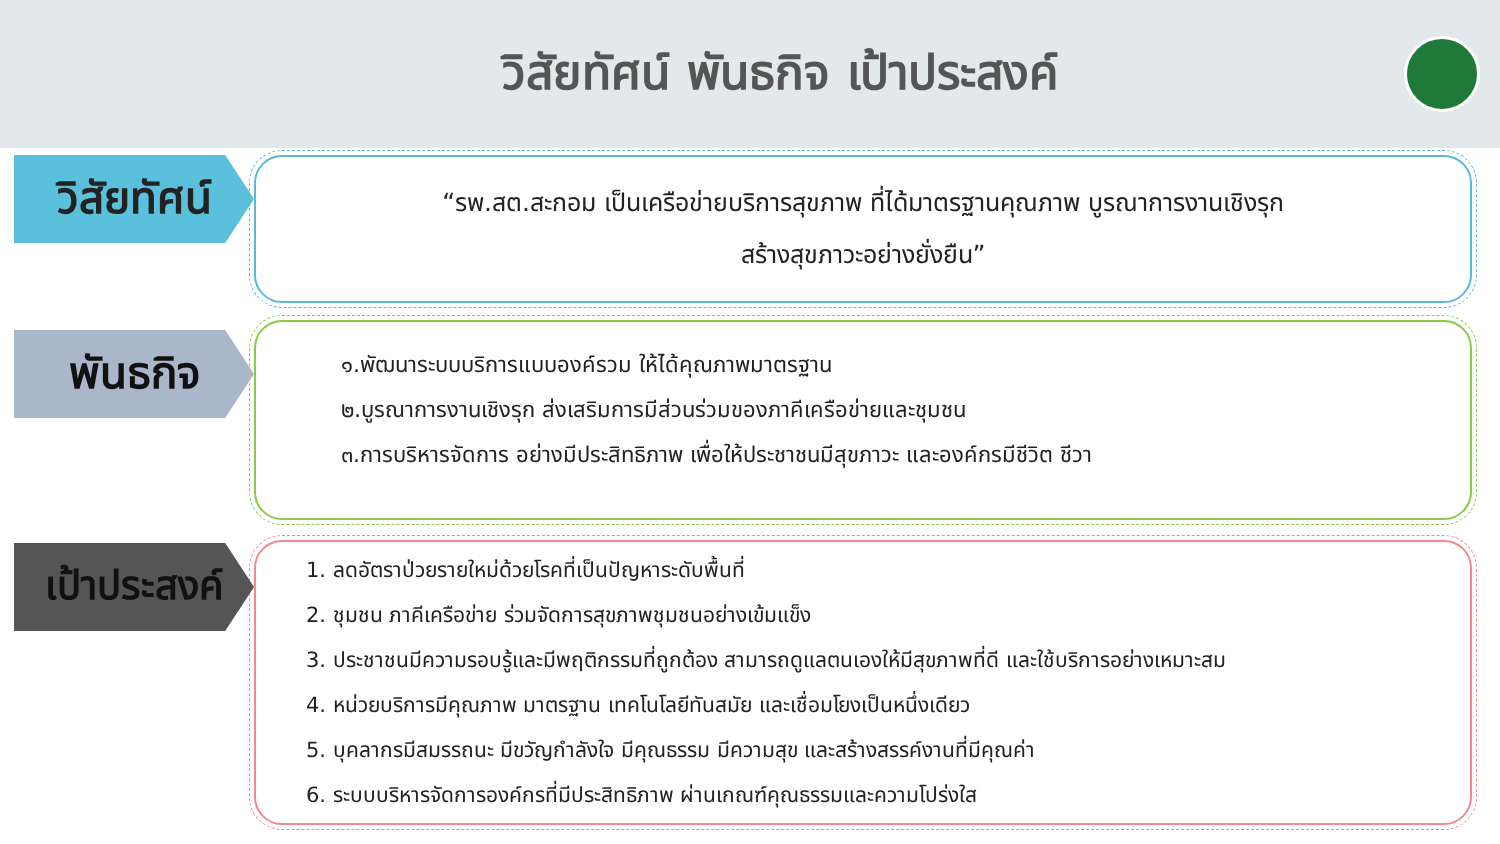วิสัยทัศน์ พันธกิจ เป้าประสงค์
วิสัยทัศน์
“รพ.สต.สะกอม เป็นเครือข่ายบริการสุขภาพ ที่ได้มาตรฐานคุณภาพ บูรณาการงานเชิงรุก
สร้างสุขภาวะอย่างยั่งยืน”
พันธกิจ
๑.พัฒนาระบบบริการแบบองค์รวม ให้ได้คุณภาพมาตรฐาน
๒.บูรณาการงานเชิงรุก ส่งเสริมการมีส่วนร่วมของภาคีเครือข่ายและชุมชน
๓.การบริหารจัดการ อย่างมีประสิทธิภาพ เพื่อให้ประชาชนมีสุขภาวะ และองค์กรมีชีวิต ชีวา
เป้าประสงค์
1. ลดอัตราป่วยรายใหม่ด้วยโรคที่เป็นปัญหาระดับพื้นที่
2. ชุมชน ภาคีเครือข่าย ร่วมจัดการสุขภาพชุมชนอย่างเข้มแข็ง
3. ประชาชนมีความรอบรู้และมีพฤติกรรมที่ถูกต้อง สามารถดูแลตนเองให้มีสุขภาพที่ดี และใช้บริการอย่างเหมาะสม
4. หน่วยบริการมีคุณภาพ มาตรฐาน เทคโนโลยีทันสมัย และเชื่อมโยงเป็นหนึ่งเดียว
5. บุคลากรมีสมรรถนะ มีขวัญกำลังใจ มีคุณธรรม มีความสุข และสร้างสรรค์งานที่มีคุณค่า
6. ระบบบริหารจัดการองค์กรที่มีประสิทธิภาพ ผ่านเกณฑ์คุณธรรมและความโปร่งใส